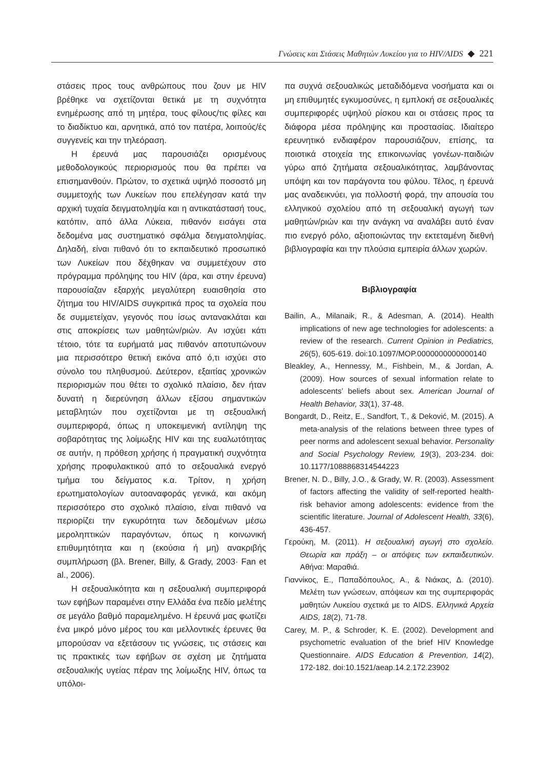Γνώσεις και Στάσεις Μαθητών Λυκείου για το HIV/AIDS ◆ 221
στάσεις προς τους ανθρώπους που ζουν με HIV βρέθηκε να σχετίζονται θετικά με τη συχνότητα ενημέρωσης από τη μητέρα, τους φίλους/τις φίλες και το διαδίκτυο και, αρνητικά, από τον πατέρα, λοιπούς/ές συγγενείς και την τηλεόραση.
Η έρευνά μας παρουσιάζει ορισμένους μεθοδολογικούς περιορισμούς που θα πρέπει να επισημανθούν. Πρώτον, το σχετικά υψηλό ποσοστό μη συμμετοχής των Λυκείων που επελέγησαν κατά την αρχική τυχαία δειγματοληψία και η αντικατάστασή τους, κατόπιν, από άλλα Λύκεια, πιθανόν εισάγει στα δεδομένα μας συστηματικό σφάλμα δειγματοληψίας. Δηλαδή, είναι πιθανό ότι το εκπαιδευτικό προσωπικό των Λυκείων που δέχθηκαν να συμμετέχουν στο πρόγραμμα πρόληψης του HIV (άρα, και στην έρευνα) παρουσίαζαν εξαρχής μεγαλύτερη ευαισθησία στο ζήτημα του HIV/AIDS συγκριτικά προς τα σχολεία που δε συμμετείχαν, γεγονός που ίσως αντανακλάται και στις αποκρίσεις των μαθητών/ριών. Αν ισχύει κάτι τέτοιο, τότε τα ευρήματά μας πιθανόν αποτυπώνουν μια περισσότερο θετική εικόνα από ό,τι ισχύει στο σύνολο του πληθυσμού. Δεύτερον, εξαιτίας χρονικών περιορισμών που θέτει το σχολικό πλαίσιο, δεν ήταν δυνατή η διερεύνηση άλλων εξίσου σημαντικών μεταβλητών που σχετίζονται με τη σεξουαλική συμπεριφορά, όπως η υποκειμενική αντίληψη της σοβαρότητας της λοίμωξης HIV και της ευαλωτότητας σε αυτήν, η πρόθεση χρήσης ή πραγματική συχνότητα χρήσης προφυλακτικού από το σεξουαλικά ενεργό τμήμα του δείγματος κ.α. Τρίτον, η χρήση ερωτηματολογίων αυτοαναφοράς γενικά, και ακόμη περισσότερο στο σχολικό πλαίσιο, είναι πιθανό να περιορίζει την εγκυρότητα των δεδομένων μέσω μεροληπτικών παραγόντων, όπως η κοινωνική επιθυμητότητα και η (εκούσια ή μη) ανακριβής συμπλήρωση (βλ. Brener, Billy, & Grady, 2003· Fan et al., 2006).
Η σεξουαλικότητα και η σεξουαλική συμπεριφορά των εφήβων παραμένει στην Ελλάδα ένα πεδίο μελέτης σε μεγάλο βαθμό παραμελημένο. Η έρευνά μας φωτίζει ένα μικρό μόνο μέρος του και μελλοντικές έρευνες θα μπορούσαν να εξετάσουν τις γνώσεις, τις στάσεις και τις πρακτικές των εφήβων σε σχέση με ζητήματα σεξουαλικής υγείας πέραν της λοίμωξης HIV, όπως τα υπόλοι-
πα συχνά σεξουαλικώς μεταδιδόμενα νοσήματα και οι μη επιθυμητές εγκυμοσύνες, η εμπλοκή σε σεξουαλικές συμπεριφορές υψηλού ρίσκου και οι στάσεις προς τα διάφορα μέσα πρόληψης και προστασίας. Ιδιαίτερο ερευνητικό ενδιαφέρον παρουσιάζουν, επίσης, τα ποιοτικά στοιχεία της επικοινωνίας γονέων-παιδιών γύρω από ζητήματα σεξουαλικότητας, λαμβάνοντας υπόψη και τον παράγοντα του φύλου. Τέλος, η έρευνά μας αναδεικνύει, για πολλοστή φορά, την απουσία του ελληνικού σχολείου από τη σεξουαλική αγωγή των μαθητών/ριών και την ανάγκη να αναλάβει αυτό έναν πιο ενεργό ρόλο, αξιοποιώντας την εκτεταμένη διεθνή βιβλιογραφία και την πλούσια εμπειρία άλλων χωρών.
Βιβλιογραφία
Bailin, A., Milanaik, R., & Adesman, A. (2014). Health implications of new age technologies for adolescents: a review of the research. Current Opinion in Pediatrics, 26(5), 605-619. doi:10.1097/MOP.0000000000000140
Bleakley, A., Hennessy, M., Fishbein, M., & Jordan, A. (2009). How sources of sexual information relate to adolescents’ beliefs about sex. American Journal of Health Behavior, 33(1), 37-48.
Bongardt, D., Reitz, E., Sandfort, T., & Deković, M. (2015). A meta-analysis of the relations between three types of peer norms and adolescent sexual behavior. Personality and Social Psychology Review, 19(3), 203-234. doi: 10.1177/1088868314544223
Brener, N. D., Billy, J.O., & Grady, W. R. (2003). Assessment of factors affecting the validity of self-reported health-risk behavior among adolescents: evidence from the scientific literature. Journal of Adolescent Health, 33(6), 436-457.
Γερούκη, Μ. (2011). Η σεξουαλική αγωγή στο σχολείο. Θεωρία και πράξη – οι απόψεις των εκπαιδευτικών. Αθήνα: Μαραθιά.
Γιαννίκος, Ε., Παπαδόπουλος, Α., & Νιάκας, Δ. (2010). Μελέτη των γνώσεων, απόψεων και της συμπεριφοράς μαθητών Λυκείου σχετικά με το AIDS. Ελληνικά Αρχεία AIDS, 18(2), 71-78.
Carey, M. P., & Schroder, K. E. (2002). Development and psychometric evaluation of the brief HIV Knowledge Questionnaire. AIDS Education & Prevention, 14(2), 172-182. doi:10.1521/aeap.14.2.172.23902